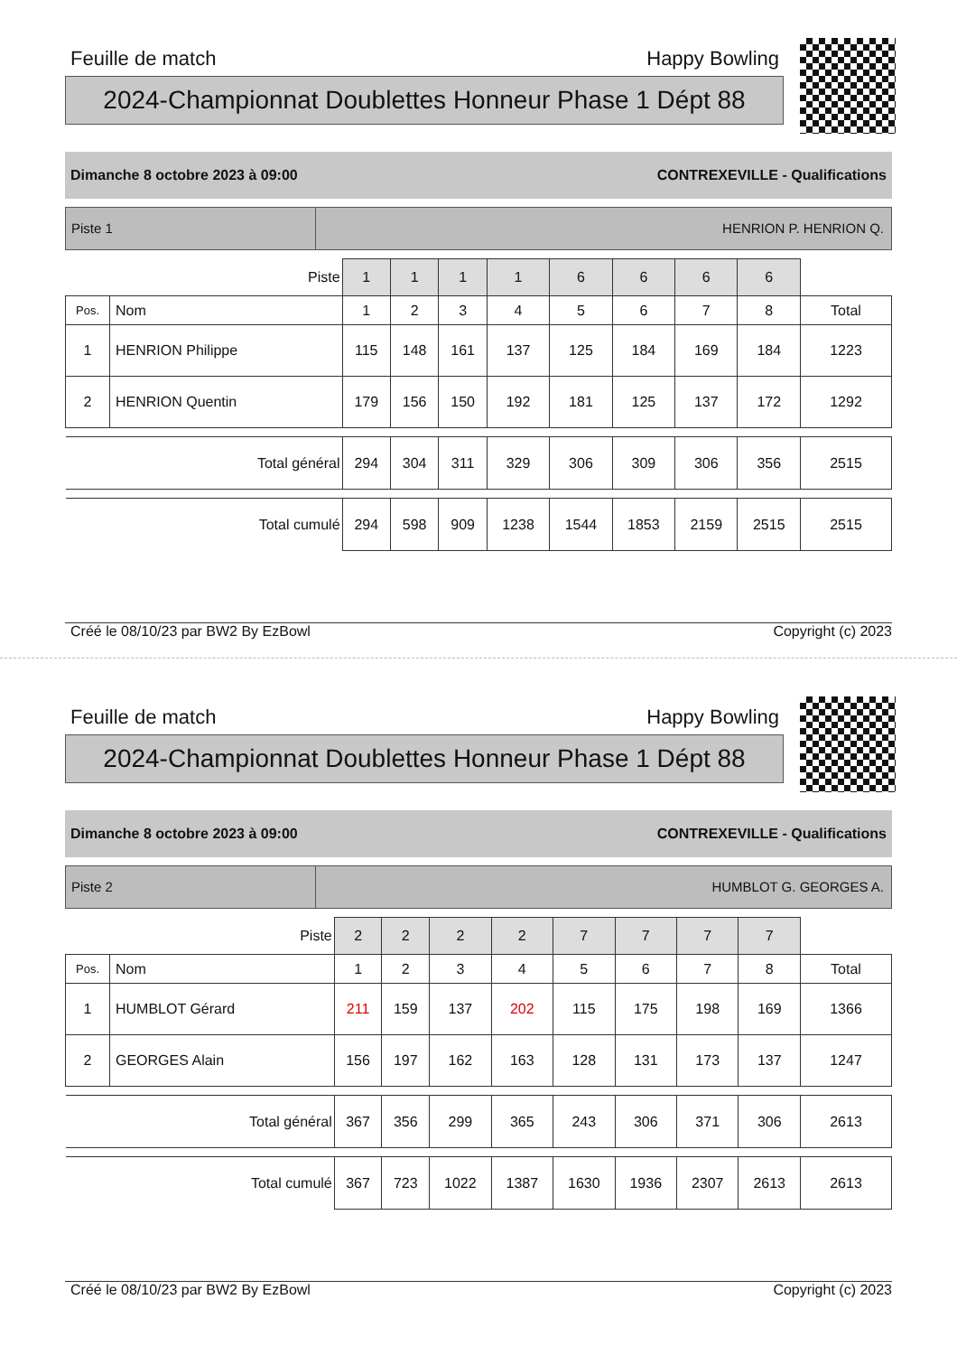Feuille de match Happy Bowling
2024-Championnat Doublettes Honneur Phase 1 Dépt 88
Dimanche 8 octobre 2023 à 09:00 CONTREXEVILLE - Qualifications
Piste 1 HENRION P. HENRION Q.
| Piste | | 1 | 1 | 1 | 1 | 6 | 6 | 6 | 6 | |
| Pos. | Nom | 1 | 2 | 3 | 4 | 5 | 6 | 7 | 8 | Total |
| 1 | HENRION Philippe | 115 | 148 | 161 | 137 | 125 | 184 | 169 | 184 | 1223 |
| 2 | HENRION Quentin | 179 | 156 | 150 | 192 | 181 | 125 | 137 | 172 | 1292 |
| Total général | | 294 | 304 | 311 | 329 | 306 | 309 | 306 | 356 | 2515 |
| Total cumulé | | 294 | 598 | 909 | 1238 | 1544 | 1853 | 2159 | 2515 | 2515 |
Créé le 08/10/23 par BW2 By EzBowl Copyright (c) 2023
Feuille de match Happy Bowling
2024-Championnat Doublettes Honneur Phase 1 Dépt 88
Dimanche 8 octobre 2023 à 09:00 CONTREXEVILLE - Qualifications
Piste 2 HUMBLOT G. GEORGES A.
| Piste | | 2 | 2 | 2 | 2 | 7 | 7 | 7 | 7 | |
| Pos. | Nom | 1 | 2 | 3 | 4 | 5 | 6 | 7 | 8 | Total |
| 1 | HUMBLOT Gérard | 211 | 159 | 137 | 202 | 115 | 175 | 198 | 169 | 1366 |
| 2 | GEORGES Alain | 156 | 197 | 162 | 163 | 128 | 131 | 173 | 137 | 1247 |
| Total général | | 367 | 356 | 299 | 365 | 243 | 306 | 371 | 306 | 2613 |
| Total cumulé | | 367 | 723 | 1022 | 1387 | 1630 | 1936 | 2307 | 2613 | 2613 |
Créé le 08/10/23 par BW2 By EzBowl Copyright (c) 2023